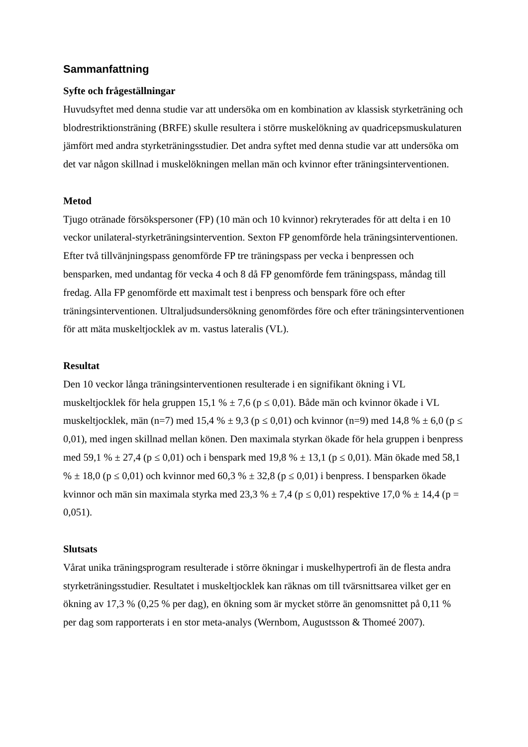Sammanfattning
Syfte och frågeställningar
Huvudsyftet med denna studie var att undersöka om en kombination av klassisk styrketräning och blodrestriktionsträning (BRFE) skulle resultera i större muskelökning av quadricepsmuskulaturen jämfört med andra styrketräningsstudier. Det andra syftet med denna studie var att undersöka om det var någon skillnad i muskelökningen mellan män och kvinnor efter träningsinterventionen.
Metod
Tjugo otränade försökspersoner (FP) (10 män och 10 kvinnor) rekryterades för att delta i en 10 veckor unilateral-styrketräningsintervention. Sexton FP genomförde hela träningsinterventionen. Efter två tillvänjningspass genomförde FP tre träningspass per vecka i benpressen och bensparken, med undantag för vecka 4 och 8 då FP genomförde fem träningspass, måndag till fredag. Alla FP genomförde ett maximalt test i benpress och benspark före och efter träningsinterventionen. Ultraljudsundersökning genomfördes före och efter träningsinterventionen för att mäta muskeltjocklek av m. vastus lateralis (VL).
Resultat
Den 10 veckor långa träningsinterventionen resulterade i en signifikant ökning i VL muskeltjocklek för hela gruppen 15,1 % ± 7,6 (p ≤ 0,01). Både män och kvinnor ökade i VL muskeltjocklek, män (n=7) med 15,4 % ± 9,3 (p ≤ 0,01) och kvinnor (n=9) med 14,8 % ± 6,0 (p ≤ 0,01), med ingen skillnad mellan könen. Den maximala styrkan ökade för hela gruppen i benpress med 59,1 % ± 27,4 (p ≤ 0,01) och i benspark med 19,8 % ± 13,1 (p ≤ 0,01). Män ökade med 58,1 % ± 18,0 (p ≤ 0,01) och kvinnor med 60,3 % ± 32,8 (p ≤ 0,01) i benpress. I bensparken ökade kvinnor och män sin maximala styrka med 23,3 % ± 7,4 (p ≤ 0,01) respektive 17,0 % ± 14,4 (p = 0,051).
Slutsats
Vårat unika träningsprogram resulterade i större ökningar i muskelhypertrofi än de flesta andra styrketräningsstudier. Resultatet i muskeltjocklek kan räknas om till tvärsnittsarea vilket ger en ökning av 17,3 % (0,25 % per dag), en ökning som är mycket större än genomsnittet på 0,11 % per dag som rapporterats i en stor meta-analys (Wernbom, Augustsson & Thomeé 2007).